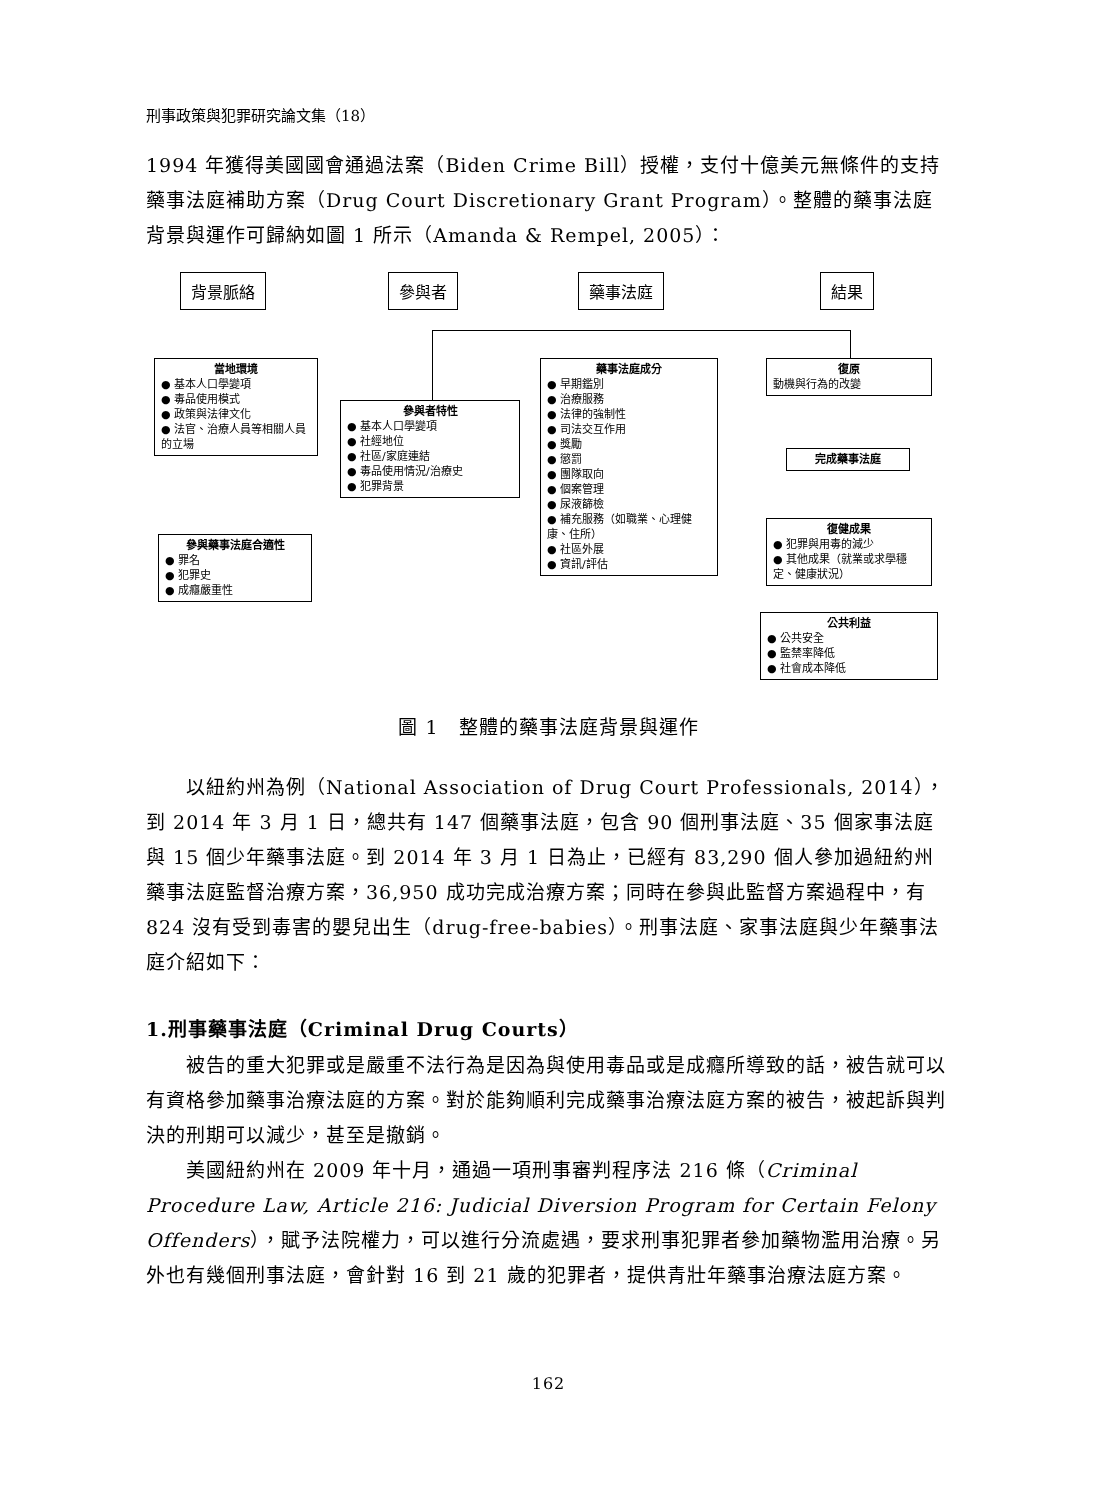刑事政策與犯罪研究論文集（18）
1994 年獲得美國國會通過法案（Biden Crime Bill）授權，支付十億美元無條件的支持藥事法庭補助方案（Drug Court Discretionary Grant Program）。整體的藥事法庭背景與運作可歸納如圖 1 所示（Amanda & Rempel, 2005）：
背景脈絡 參與者 藥事法庭 結果
當地環境
● 基本人口學變項
● 毒品使用模式
● 政策與法律文化
● 法官、治療人員等相關人員的立場
參與者特性
● 基本人口學變項
● 社經地位
● 社區/家庭連結
● 毒品使用情況/治療史
● 犯罪背景
參與藥事法庭合適性
● 罪名
● 犯罪史
● 成癮嚴重性
藥事法庭成分
● 早期鑑別
● 治療服務
● 法律的強制性
● 司法交互作用
● 獎勵
● 懲罰
● 團隊取向
● 個案管理
● 尿液篩檢
● 補充服務（如職業、心理健康、住所）
● 社區外展
● 資訊/評估
復原
動機與行為的改變
完成藥事法庭
復健成果
● 犯罪與用毒的減少
● 其他成果（就業或求學穩定、健康狀況）
公共利益
● 公共安全
● 監禁率降低
● 社會成本降低
圖 1　整體的藥事法庭背景與運作
　　以紐約州為例（National Association of Drug Court Professionals, 2014），到 2014 年 3 月 1 日，總共有 147 個藥事法庭，包含 90 個刑事法庭、35 個家事法庭與 15 個少年藥事法庭。到 2014 年 3 月 1 日為止，已經有 83,290 個人參加過紐約州藥事法庭監督治療方案，36,950 成功完成治療方案；同時在參與此監督方案過程中，有 824 沒有受到毒害的嬰兒出生（drug-free-babies）。刑事法庭、家事法庭與少年藥事法庭介紹如下：
1.刑事藥事法庭（Criminal Drug Courts）
　　被告的重大犯罪或是嚴重不法行為是因為與使用毒品或是成癮所導致的話，被告就可以有資格參加藥事治療法庭的方案。對於能夠順利完成藥事治療法庭方案的被告，被起訴與判決的刑期可以減少，甚至是撤銷。
　　美國紐約州在 2009 年十月，通過一項刑事審判程序法 216 條（Criminal Procedure Law, Article 216: Judicial Diversion Program for Certain Felony Offenders），賦予法院權力，可以進行分流處遇，要求刑事犯罪者參加藥物濫用治療。另外也有幾個刑事法庭，會針對 16 到 21 歲的犯罪者，提供青壯年藥事治療法庭方案。
162